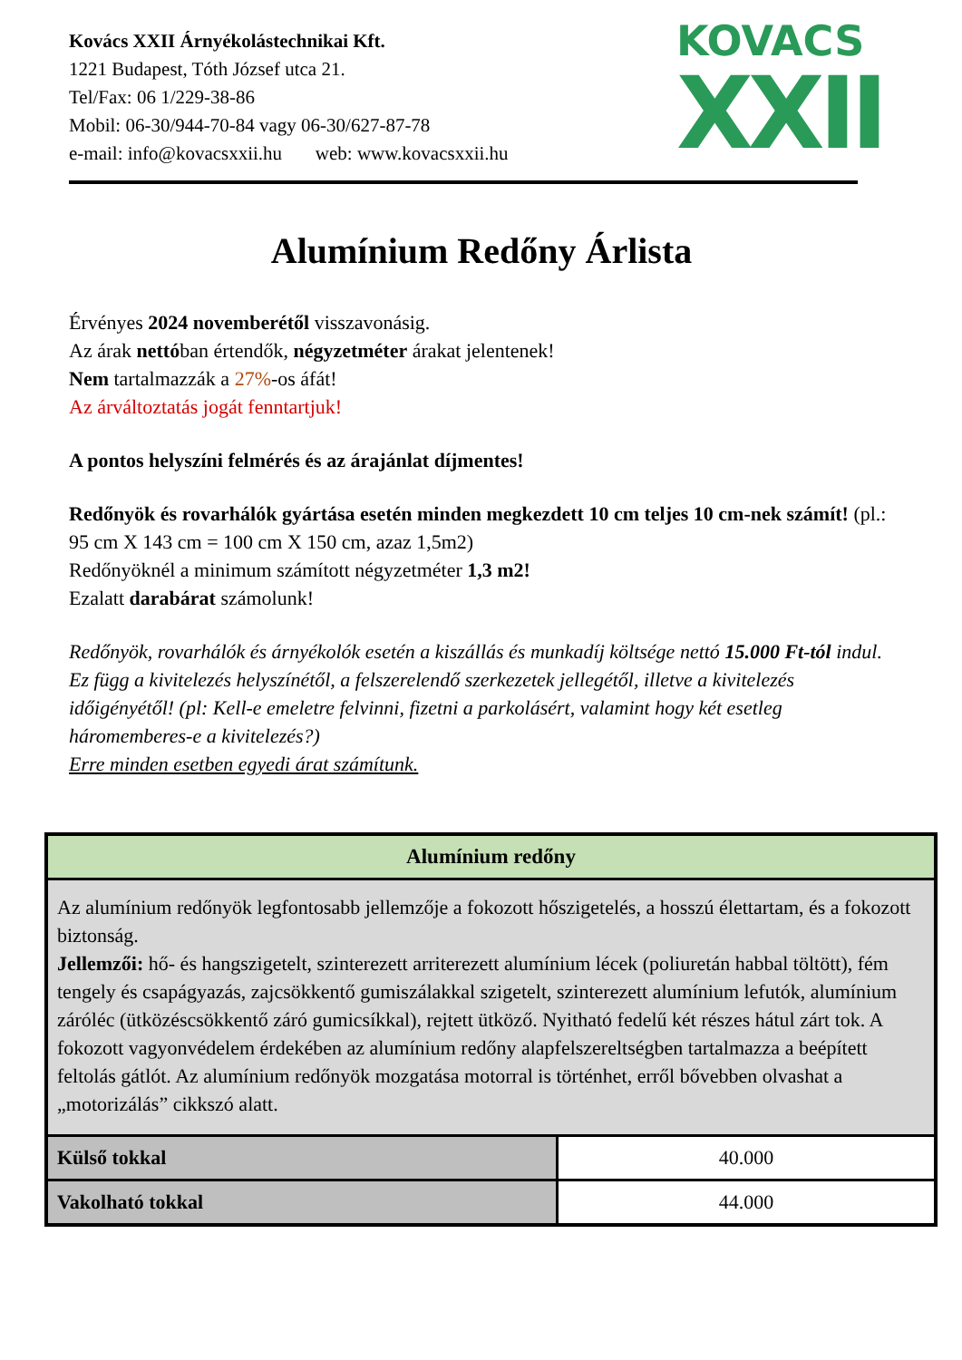Kovács XXII Árnyékolástechnikai Kft.
1221 Budapest, Tóth József utca 21.
Tel/Fax: 06 1/229-38-86
Mobil: 06-30/944-70-84 vagy 06-30/627-87-78
e-mail: info@kovacsxxii.hu web: www.kovacsxxii.hu
KOVACS
XXII
Alumínium Redőny Árlista
Érvényes 2024 novemberétől visszavonásig.
Az árak nettóban értendők, négyzetméter árakat jelentenek!
Nem tartalmazzák a 27%-os áfát!
Az árváltoztatás jogát fenntartjuk!
A pontos helyszíni felmérés és az árajánlat díjmentes!
Redőnyök és rovarhálók gyártása esetén minden megkezdett 10 cm teljes 10 cm-nek számít! (pl.: 95 cm X 143 cm = 100 cm X 150 cm, azaz 1,5m2)
Redőnyöknél a minimum számított négyzetméter 1,3 m2!
Ezalatt darabárat számolunk!
Redőnyök, rovarhálók és árnyékolók esetén a kiszállás és munkadíj költsége nettó 15.000 Ft-tól indul. Ez függ a kivitelezés helyszínétől, a felszerelendő szerkezetek jellegétől, illetve a kivitelezés időigényétől! (pl: Kell-e emeletre felvinni, fizetni a parkolásért, valamint hogy két esetleg háromemberes-e a kivitelezés?)
Erre minden esetben egyedi árat számítunk.
| Alumínium redőny | |
| --- | --- |
| Az alumínium redőnyök legfontosabb jellemzője a fokozott hőszigetelés, a hosszú élettartam, és a fokozott biztonság. Jellemzői: hő- és hangszigetelt, szinterezett arriterezett alumínium lécek (poliuretán habbal töltött), fém tengely és csapágyazás, zajcsökkentő gumiszálakkal szigetelt, szinterezett alumínium lefutók, alumínium záróléc (ütközéscsökkentő záró gumicsíkkal), rejtett ütköző. Nyitható fedelű két részes hátul zárt tok. A fokozott vagyonvédelem érdekében az alumínium redőny alapfelszereltségben tartalmazza a beépített feltolás gátlót. Az alumínium redőnyök mozgatása motorral is történhet, erről bővebben olvashat a „motorizálás” cikkszó alatt. | |
| Külső tokkal | 40.000 |
| Vakolható tokkal | 44.000 |